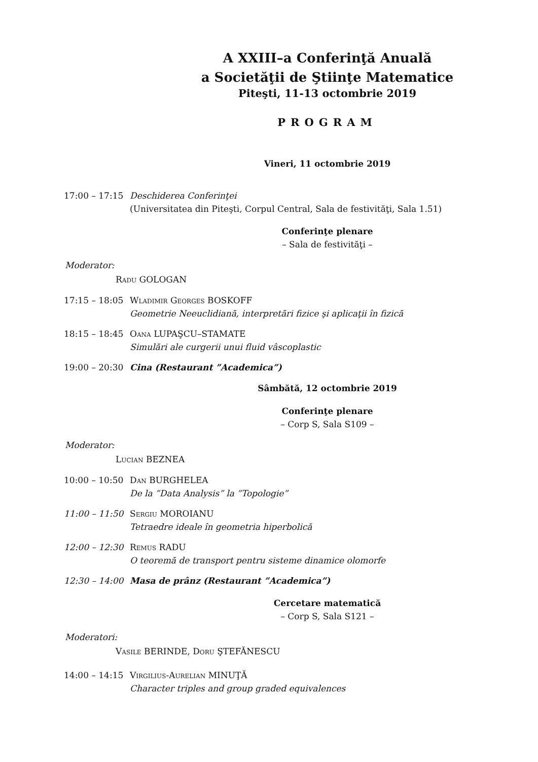A XXIII–a Conferinţă Anuală
a Societăţii de Ştiinţe Matematice
Piteşti, 11-13 octombrie 2019
PROGRAM
Vineri, 11 octombrie 2019
17:00 – 17:15
Deschiderea Conferinţei
(Universitatea din Piteşti, Corpul Central, Sala de festivităţi, Sala 1.51)
Conferinţe plenare
– Sala de festivităţi –
Moderator:
Radu GOLOGAN
17:15 – 18:05
Wladimir Georges BOSKOFF
Geometrie Neeuclidiană, interpretări fizice şi aplicaţii în fizică
18:15 – 18:45
Oana LUPAŞCU–STAMATE
Simulări ale curgerii unui fluid vâscoplastic
19:00 – 20:30
Cina (Restaurant ”Academica”)
Sâmbătă, 12 octombrie 2019
Conferinţe plenare
– Corp S, Sala S109 –
Moderator:
Lucian BEZNEA
10:00 – 10:50
Dan BURGHELEA
De la ”Data Analysis” la ”Topologie”
11:00 – 11:50
Sergiu MOROIANU
Tetraedre ideale în geometria hiperbolică
12:00 – 12:30
Remus RADU
O teoremă de transport pentru sisteme dinamice olomorfe
12:30 – 14:00
Masa de prânz (Restaurant ”Academica”)
Cercetare matematică
– Corp S, Sala S121 –
Moderatori:
Vasile BERINDE, Doru ŞTEFĂNESCU
14:00 – 14:15
Virgilius-Aurelian MINUŢĂ
Character triples and group graded equivalences